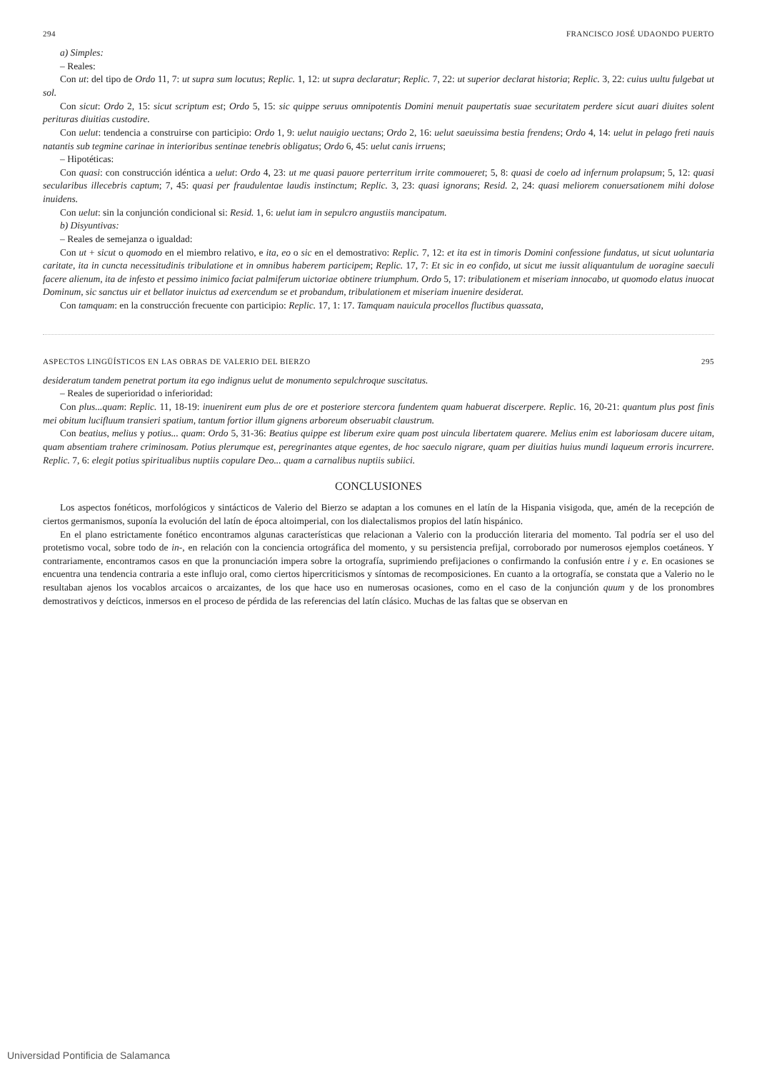294 FRANCISCO JOSÉ UDAONDO PUERTO
a) Simples:
– Reales:
Con ut: del tipo de Ordo 11, 7: ut supra sum locutus; Replic. 1, 12: ut supra declaratur; Replic. 7, 22: ut superior declarat historia; Replic. 3, 22: cuius uultu fulgebat ut sol.
Con sicut: Ordo 2, 15: sicut scriptum est; Ordo 5, 15: sic quippe seruus omnipotentis Domini menuit paupertatis suae securitatem perdere sicut auari diuites solent perituras diuitias custodire.
Con uelut: tendencia a construirse con participio: Ordo 1, 9: uelut nauigio uectans; Ordo 2, 16: uelut saeuissima bestia frendens; Ordo 4, 14: uelut in pelago freti nauis natantis sub tegmine carinae in interioribus sentinae tenebris obligatus; Ordo 6, 45: uelut canis irruens;
– Hipotéticas:
Con quasi: con construcción idéntica a uelut: Ordo 4, 23: ut me quasi pauore perterritum irrite commoueret; 5, 8: quasi de coelo ad infernum prolapsum; 5, 12: quasi secularibus illecebris captum; 7, 45: quasi per fraudulentae laudis instinctum; Replic. 3, 23: quasi ignorans; Resid. 2, 24: quasi meliorem conuersationem mihi dolose inuidens.
Con uelut: sin la conjunción condicional si: Resid. 1, 6: uelut iam in sepulcro angustiis mancipatum.
b) Disyuntivas:
– Reales de semejanza o igualdad:
Con ut + sicut o quomodo en el miembro relativo, e ita, eo o sic en el demostrativo: Replic. 7, 12: et ita est in timoris Domini confessione fundatus, ut sicut uoluntaria caritate, ita in cuncta necessitudinis tribulatione et in omnibus haberem participem; Replic. 17, 7: Et sic in eo confido, ut sicut me iussit aliquantulum de uoragine saeculi facere alienum, ita de infesto et pessimo inimico faciat palmiferum uictoriae obtinere triumphum. Ordo 5, 17: tribulationem et miseriam innocabo, ut quomodo elatus inuocat Dominum, sic sanctus uir et bellator inuictus ad exercendum se et probandum, tribulationem et miseriam inuenire desiderat.
Con tamquam: en la construcción frecuente con participio: Replic. 17, 1: 17. Tamquam nauicula procellos fluctibus quassata,
ASPECTOS LINGÜÍSTICOS EN LAS OBRAS DE VALERIO DEL BIERZO 295
desideratum tandem penetrat portum ita ego indignus uelut de monumento sepulchroque suscitatus.
– Reales de superioridad o inferioridad:
Con plus...quam: Replic. 11, 18-19: inuenirent eum plus de ore et posteriore stercora fundentem quam habuerat discerpere. Replic. 16, 20-21: quantum plus post finis mei obitum lucifluum transieri spatium, tantum fortior illum gignens arboreum obseruabit claustrum.
Con beatius, melius y potius... quam: Ordo 5, 31-36: Beatius quippe est liberum exire quam post uincula libertatem quarere. Melius enim est laboriosam ducere uitam, quam absentiam trahere criminosam. Potius plerumque est, peregrinantes atque egentes, de hoc saeculo nigrare, quam per diuitias huius mundi laqueum erroris incurrere. Replic. 7, 6: elegit potius spiritualibus nuptiis copulare Deo... quam a carnalibus nuptiis subiici.
CONCLUSIONES
Los aspectos fonéticos, morfológicos y sintácticos de Valerio del Bierzo se adaptan a los comunes en el latín de la Hispania visigoda, que, amén de la recepción de ciertos germanismos, suponía la evolución del latín de época altoimperial, con los dialectalismos propios del latín hispánico.
En el plano estrictamente fonético encontramos algunas características que relacionan a Valerio con la producción literaria del momento. Tal podría ser el uso del protetismo vocal, sobre todo de in-, en relación con la conciencia ortográfica del momento, y su persistencia prefijal, corroborado por numerosos ejemplos coetáneos. Y contrariamente, encontramos casos en que la pronunciación impera sobre la ortografía, suprimiendo prefijaciones o confirmando la confusión entre i y e. En ocasiones se encuentra una tendencia contraria a este influjo oral, como ciertos hipercriticismos y síntomas de recomposiciones. En cuanto a la ortografía, se constata que a Valerio no le resultaban ajenos los vocablos arcaicos o arcaizantes, de los que hace uso en numerosas ocasiones, como en el caso de la conjunción quum y de los pronombres demostrativos y deícticos, inmersos en el proceso de pérdida de las referencias del latín clásico. Muchas de las faltas que se observan en
Universidad Pontificia de Salamanca